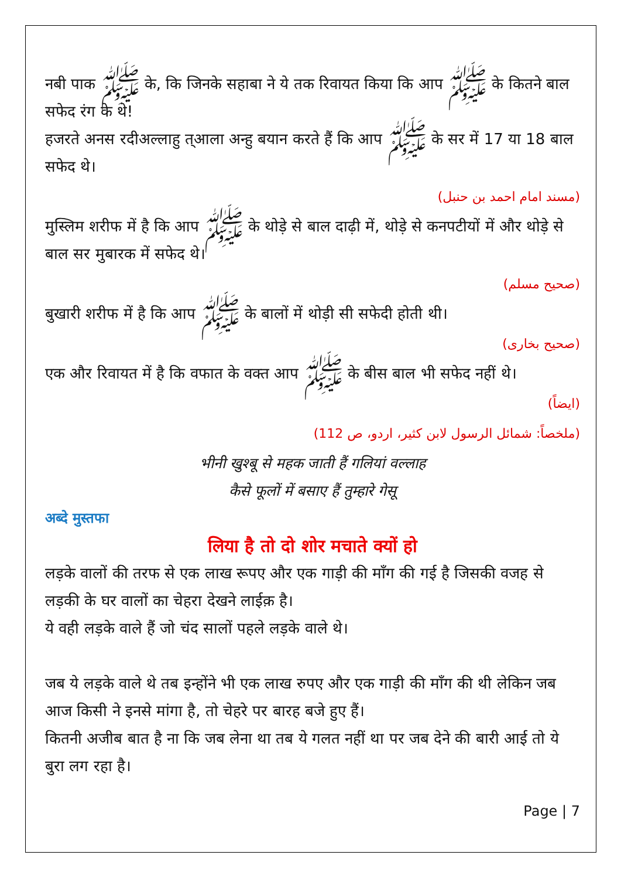नबी पाक ﷺ के, कि जिनके सहाबा ने ये तक रिवायत किया कि आप ﷺ के कितने बाल सफेद रंग के थे!
हजरते अनस रदीअल्लाहु त्आला अन्हु बयान करते हैं कि आप ﷺ के सर में 17 या 18 बाल सफेद थे।
(مسند امام احمد بن حنبل)
मुस्लिम शरीफ में है कि आप ﷺ के थोड़े से बाल दाढ़ी में, थोड़े से कनपटीयों में और थोड़े से बाल सर मुबारक में सफेद थे।
(صحیح مسلم)
बुखारी शरीफ में है कि आप ﷺ के बालों में थोड़ी सी सफेदी होती थी।
(صحیح بخاری)
एक और रिवायत में है कि वफात के वक्त आप ﷺ के बीस बाल भी सफेद नहीं थे।
(ایضاً)
(ملخصاً: شمائل الرسول لابن کثیر، اردو، ص 112)
भीनी खुश्बू से महक जाती हैं गलियां वल्लाह
कैसे फूलों में बसाए हैं तुम्हारे गेसू
अब्दे मुस्तफा
लिया है तो दो शोर मचाते क्यों हो
लड़के वालों की तरफ से एक लाख रूपए और एक गाड़ी की माँग की गई है जिसकी वजह से लड़की के घर वालों का चेहरा देखने लाईक़ है।
ये वही लड़के वाले हैं जो चंद सालों पहले लड़के वाले थे।
जब ये लड़के वाले थे तब इन्होंने भी एक लाख रुपए और एक गाड़ी की माँग की थी लेकिन जब आज किसी ने इनसे मांगा है, तो चेहरे पर बारह बजे हुए हैं।
कितनी अजीब बात है ना कि जब लेना था तब ये गलत नहीं था पर जब देने की बारी आई तो ये बुरा लग रहा है।
Page | 7